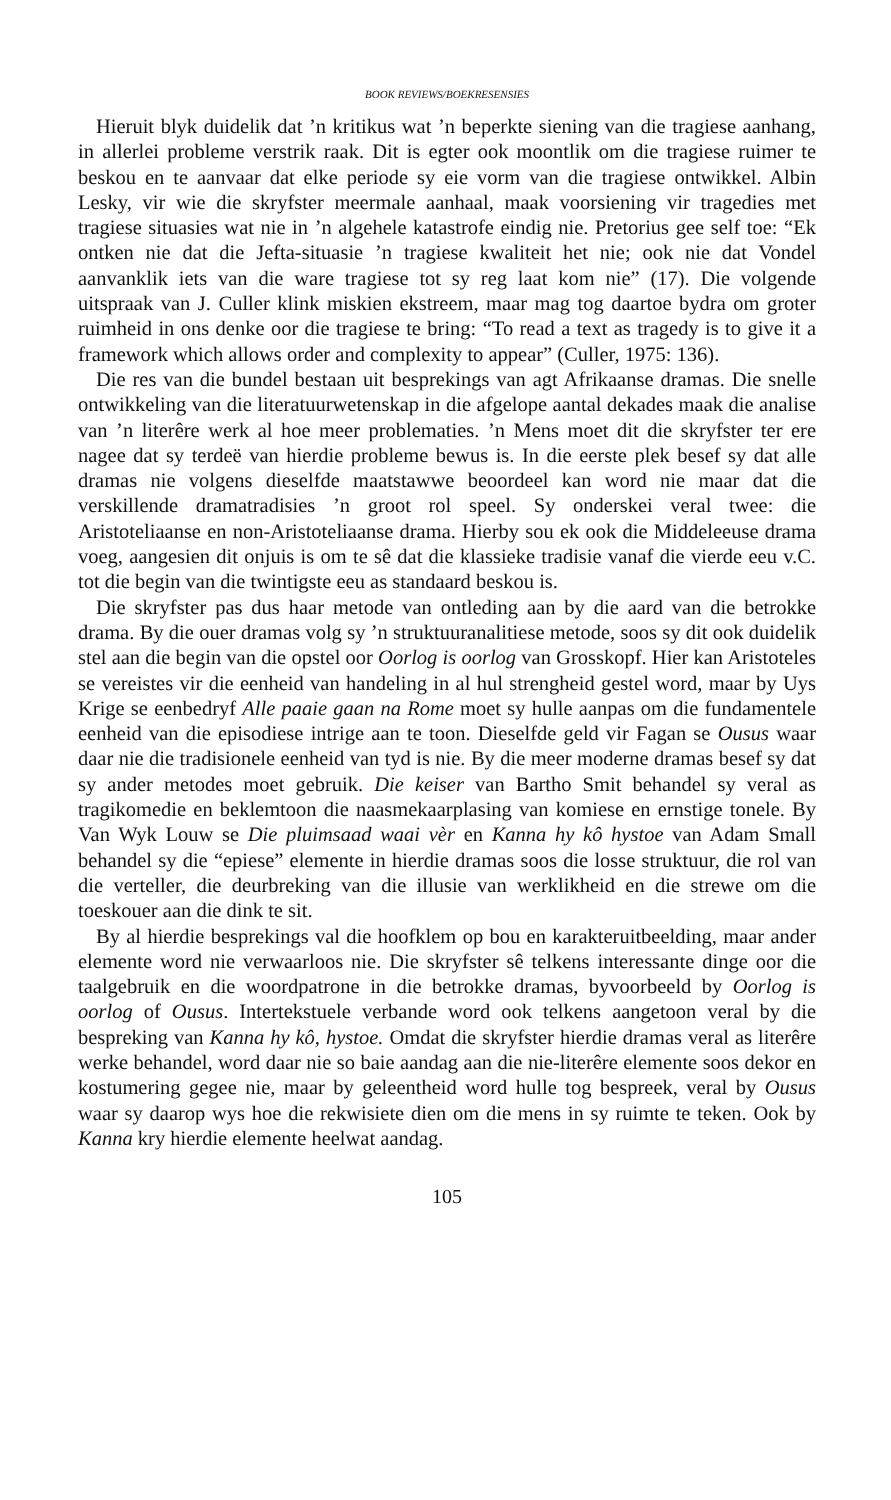BOOK REVIEWS/BOEKRESENSIES
Hieruit blyk duidelik dat ’n kritikus wat ’n beperkte siening van die tragiese aanhang, in allerlei probleme verstrik raak. Dit is egter ook moontlik om die tragiese ruimer te beskou en te aanvaar dat elke periode sy eie vorm van die tragiese ontwikkel. Albin Lesky, vir wie die skryfster meermale aanhaal, maak voorsiening vir tragedies met tragiese situasies wat nie in ’n algehele katastrofe eindig nie. Pretorius gee self toe: “Ek ontken nie dat die Jefta-situasie ’n tragiese kwaliteit het nie; ook nie dat Vondel aanvanklik iets van die ware tragiese tot sy reg laat kom nie” (17). Die volgende uitspraak van J. Culler klink miskien ekstreem, maar mag tog daartoe bydra om groter ruimheid in ons denke oor die tragiese te bring: “To read a text as tragedy is to give it a framework which allows order and complexity to appear” (Culler, 1975: 136).
Die res van die bundel bestaan uit besprekings van agt Afrikaanse dramas. Die snelle ontwikkeling van die literatuurwetenskap in die afgelope aantal dekades maak die analise van ’n literêre werk al hoe meer problematies. ’n Mens moet dit die skryfster ter ere nagee dat sy terdeë van hierdie probleme bewus is. In die eerste plek besef sy dat alle dramas nie volgens dieselfde maatstawwe beoordeel kan word nie maar dat die verskillende dramatradisies ’n groot rol speel. Sy onderskei veral twee: die Aristoteliaanse en non-Aristoteliaanse drama. Hierby sou ek ook die Middeleeuse drama voeg, aangesien dit onjuis is om te sê dat die klassieke tradisie vanaf die vierde eeu v.C. tot die begin van die twintigste eeu as standaard beskou is.
Die skryfster pas dus haar metode van ontleding aan by die aard van die betrokke drama. By die ouer dramas volg sy ’n struktuuranalitiese metode, soos sy dit ook duidelik stel aan die begin van die opstel oor Oorlog is oorlog van Grosskopf. Hier kan Aristoteles se vereistes vir die eenheid van handeling in al hul strengheid gestel word, maar by Uys Krige se eenbedryf Alle paaie gaan na Rome moet sy hulle aanpas om die fundamentele eenheid van die episodiese intrige aan te toon. Dieselfde geld vir Fagan se Ousus waar daar nie die tradisionele eenheid van tyd is nie. By die meer moderne dramas besef sy dat sy ander metodes moet gebruik. Die keiser van Bartho Smit behandel sy veral as tragikomedie en beklemtoon die naasmekaarplasing van komiese en ernstige tonele. By Van Wyk Louw se Die pluimsaad waai vèr en Kanna hy kô hystoe van Adam Small behandel sy die “epiese” elemente in hierdie dramas soos die losse struktuur, die rol van die verteller, die deurbreking van die illusie van werklikheid en die strewe om die toeskouer aan die dink te sit.
By al hierdie besprekings val die hoofklem op bou en karakteruitbeelding, maar ander elemente word nie verwaarloos nie. Die skryfster sê telkens interessante dinge oor die taalgebruik en die woordpatrone in die betrokke dramas, byvoorbeeld by Oorlog is oorlog of Ousus. Intertekstuele verbande word ook telkens aangetoon veral by die bespreking van Kanna hy kô, hystoe. Omdat die skryfster hierdie dramas veral as literêre werke behandel, word daar nie so baie aandag aan die nie-literêre elemente soos dekor en kostumering gegee nie, maar by geleentheid word hulle tog bespreek, veral by Ousus waar sy daarop wys hoe die rekwisiete dien om die mens in sy ruimte te teken. Ook by Kanna kry hierdie elemente heelwat aandag.
105